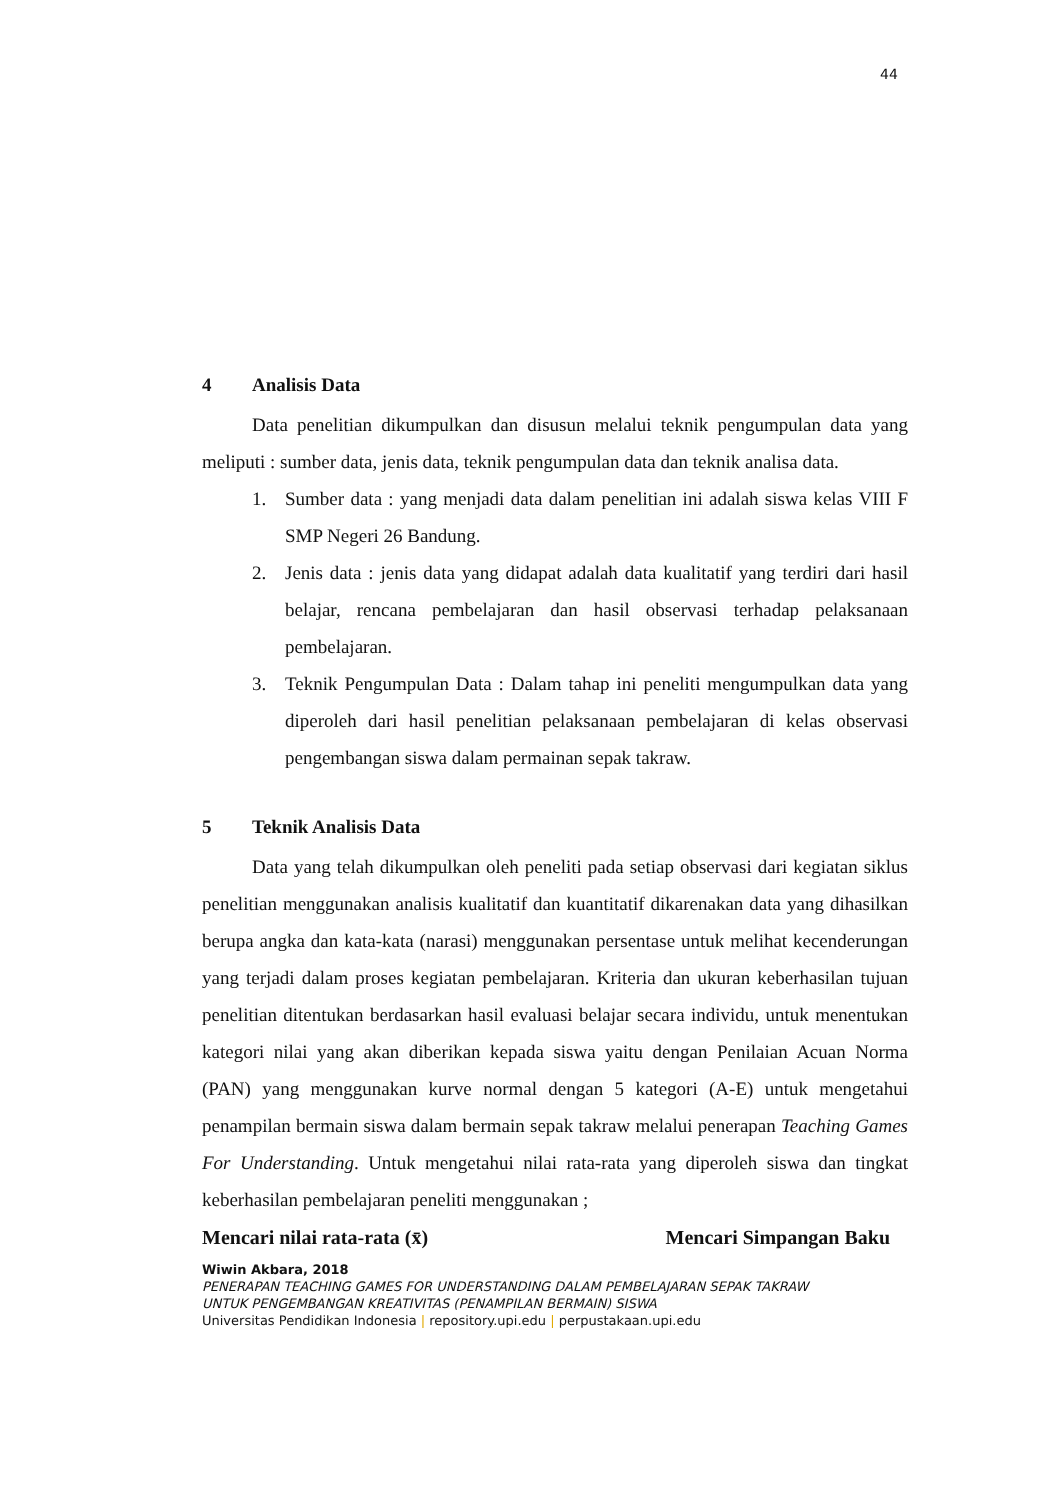44
4 Analisis Data
Data penelitian dikumpulkan dan disusun melalui teknik pengumpulan data yang meliputi : sumber data, jenis data, teknik pengumpulan data dan teknik analisa data.
1. Sumber data : yang menjadi data dalam penelitian ini adalah siswa kelas VIII F SMP Negeri 26 Bandung.
2. Jenis data : jenis data yang didapat adalah data kualitatif yang terdiri dari hasil belajar, rencana pembelajaran dan hasil observasi terhadap pelaksanaan pembelajaran.
3. Teknik Pengumpulan Data : Dalam tahap ini peneliti mengumpulkan data yang diperoleh dari hasil penelitian pelaksanaan pembelajaran di kelas observasi pengembangan siswa dalam permainan sepak takraw.
5 Teknik Analisis Data
Data yang telah dikumpulkan oleh peneliti pada setiap observasi dari kegiatan siklus penelitian menggunakan analisis kualitatif dan kuantitatif dikarenakan data yang dihasilkan berupa angka dan kata-kata (narasi) menggunakan persentase untuk melihat kecenderungan yang terjadi dalam proses kegiatan pembelajaran. Kriteria dan ukuran keberhasilan tujuan penelitian ditentukan berdasarkan hasil evaluasi belajar secara individu, untuk menentukan kategori nilai yang akan diberikan kepada siswa yaitu dengan Penilaian Acuan Norma (PAN) yang menggunakan kurve normal dengan 5 kategori (A-E) untuk mengetahui penampilan bermain siswa dalam bermain sepak takraw melalui penerapan Teaching Games For Understanding. Untuk mengetahui nilai rata-rata yang diperoleh siswa dan tingkat keberhasilan pembelajaran peneliti menggunakan ;
Mencari nilai rata-rata (x̄) Mencari Simpangan Baku
Wiwin Akbara, 2018
PENERAPAN TEACHING GAMES FOR UNDERSTANDING DALAM PEMBELAJARAN SEPAK TAKRAW
UNTUK PENGEMBANGAN KREATIVITAS (PENAMPILAN BERMAIN) SISWA
Universitas Pendidikan Indonesia | repository.upi.edu | perpustakaan.upi.edu